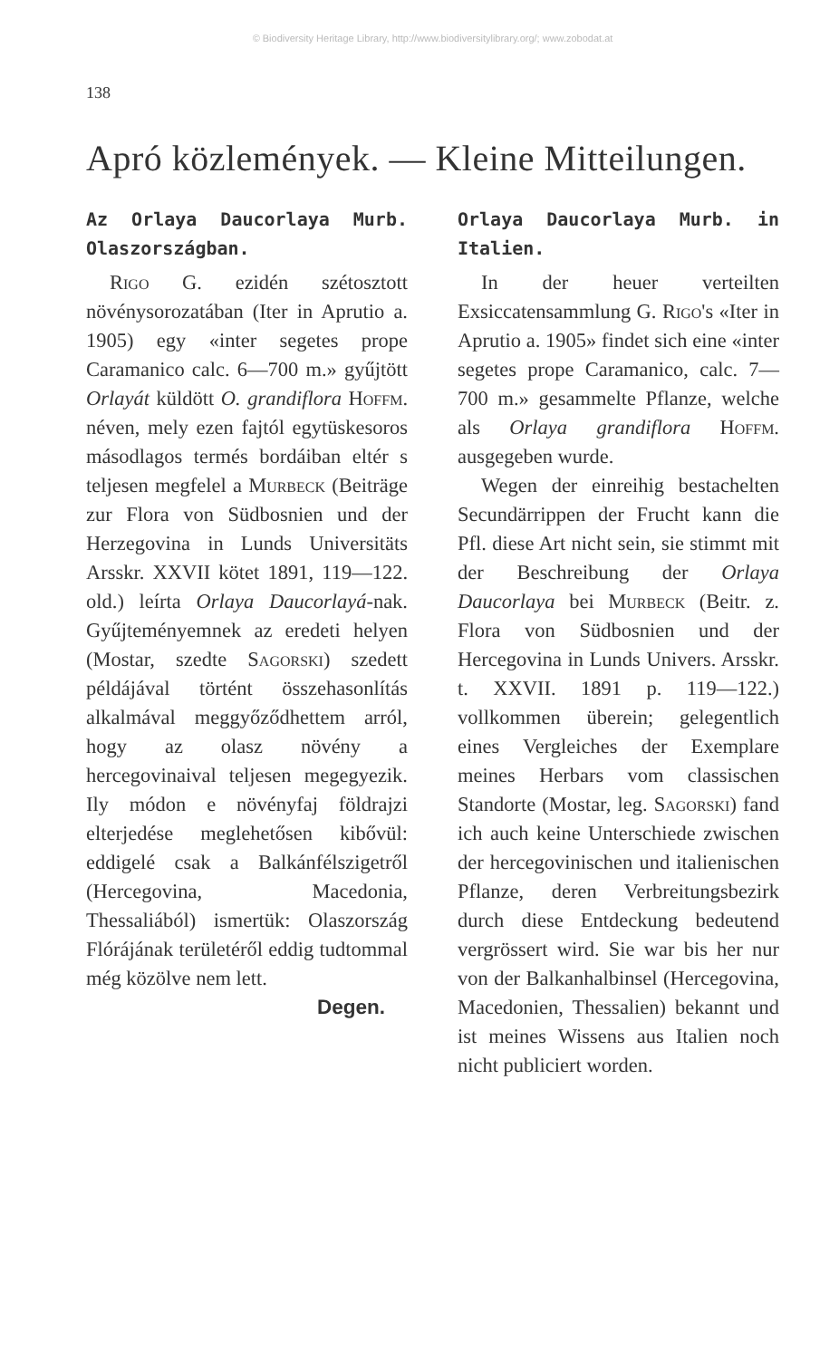© Biodiversity Heritage Library, http://www.biodiversitylibrary.org/; www.zobodat.at
138
Apró közlemények. — Kleine Mitteilungen.
Az Orlaya Daucorlaya Murb. Olaszországban.
Rigo G. ezidén szétosztott növénysorozatában (Iter in Aprutio a. 1905) egy «inter segetes prope Caramanico calc. 6—700 m.» gyűjtött Orlayát küldött O. grandiflora Hoffm. néven, mely ezen fajtól egytüskesoros másodlagos termés bordáiban eltér s teljesen megfelel a Murbeck (Beiträge zur Flora von Südbosnien und der Herzegovina in Lunds Universitäts Arsskr. XXVII kötet 1891, 119—122. old.) leírta Orlaya Daucorlayá-nak. Gyűjteményemnek az eredeti helyen (Mostar, szedte Sagorski) szedett példájával történt összehasonlítás alkalmával meggyőződhettem arról, hogy az olasz növény a hercegovinaival teljesen megegyezik. Ily módon e növényfaj földrajzi elterjedése meglehetősen kibővül: eddigelé csak a Balkánfélszigetről (Hercegovina, Macedonia, Thessaliából) ismertük: Olaszország Flórájának területéről eddig tudtommal még közölve nem lett.
Degen.
Orlaya Daucorlaya Murb. in Italien.
In der heuer verteilten Exsiccatensammlung G. Rigo's «Iter in Aprutio a. 1905» findet sich eine «inter segetes prope Caramanico, calc. 7—700 m.» gesammelte Pflanze, welche als Orlaya grandiflora Hoffm. ausgegeben wurde.
Wegen der einreihig bestachelten Secundärrippen der Frucht kann die Pfl. diese Art nicht sein, sie stimmt mit der Beschreibung der Orlaya Daucorlaya bei Murbeck (Beitr. z. Flora von Südbosnien und der Hercegovina in Lunds Univers. Arsskr. t. XXVII. 1891 p. 119—122.) vollkommen überein; gelegentlich eines Vergleiches der Exemplare meines Herbars vom classischen Standorte (Mostar, leg. Sagorski) fand ich auch keine Unterschiede zwischen der hercegovinischen und italienischen Pflanze, deren Verbreitungsbezirk durch diese Entdeckung bedeutend vergrössert wird. Sie war bis her nur von der Balkanhalbinsel (Hercegovina, Macedonien, Thessalien) bekannt und ist meines Wissens aus Italien noch nicht publiciert worden.